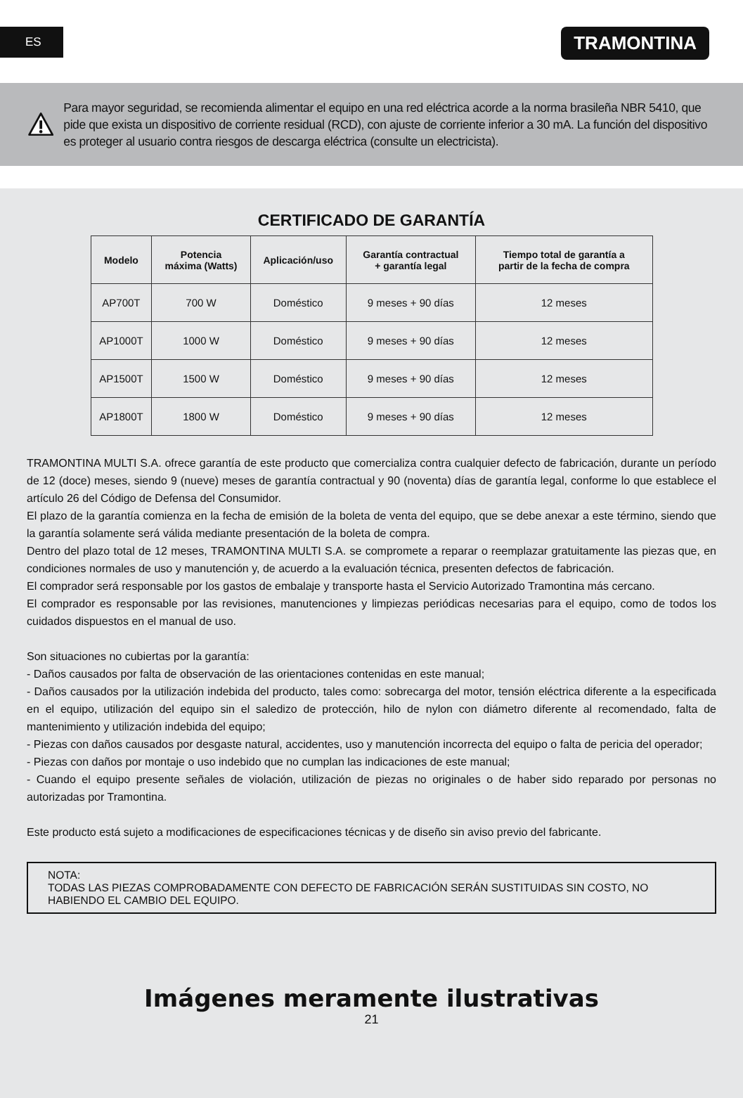ES TRAMONTINA
Para mayor seguridad, se recomienda alimentar el equipo en una red eléctrica acorde a la norma brasileña NBR 5410, que pide que exista un dispositivo de corriente residual (RCD), con ajuste de corriente inferior a 30 mA. La función del dispositivo es proteger al usuario contra riesgos de descarga eléctrica (consulte un electricista).
CERTIFICADO DE GARANTÍA
| Modelo | Potencia máxima (Watts) | Aplicación/uso | Garantía contractual + garantía legal | Tiempo total de garantía a partir de la fecha de compra |
| --- | --- | --- | --- | --- |
| AP700T | 700 W | Doméstico | 9 meses + 90 días | 12 meses |
| AP1000T | 1000 W | Doméstico | 9 meses + 90 días | 12 meses |
| AP1500T | 1500 W | Doméstico | 9 meses + 90 días | 12 meses |
| AP1800T | 1800 W | Doméstico | 9 meses + 90 días | 12 meses |
TRAMONTINA MULTI S.A. ofrece garantía de este producto que comercializa contra cualquier defecto de fabricación, durante un período de 12 (doce) meses, siendo 9 (nueve) meses de garantía contractual y 90 (noventa) días de garantía legal, conforme lo que establece el artículo 26 del Código de Defensa del Consumidor.
El plazo de la garantía comienza en la fecha de emisión de la boleta de venta del equipo, que se debe anexar a este término, siendo que la garantía solamente será válida mediante presentación de la boleta de compra.
Dentro del plazo total de 12 meses, TRAMONTINA MULTI S.A. se compromete a reparar o reemplazar gratuitamente las piezas que, en condiciones normales de uso y manutención y, de acuerdo a la evaluación técnica, presenten defectos de fabricación.
El comprador será responsable por los gastos de embalaje y transporte hasta el Servicio Autorizado Tramontina más cercano.
El comprador es responsable por las revisiones, manutenciones y limpiezas periódicas necesarias para el equipo, como de todos los cuidados dispuestos en el manual de uso.
Son situaciones no cubiertas por la garantía:
- Daños causados por falta de observación de las orientaciones contenidas en este manual;
- Daños causados por la utilización indebida del producto, tales como: sobrecarga del motor, tensión eléctrica diferente a la especificada en el equipo, utilización del equipo sin el saledizo de protección, hilo de nylon con diámetro diferente al recomendado, falta de mantenimiento y utilización indebida del equipo;
- Piezas con daños causados por desgaste natural, accidentes, uso y manutención incorrecta del equipo o falta de pericia del operador;
- Piezas con daños por montaje o uso indebido que no cumplan las indicaciones de este manual;
- Cuando el equipo presente señales de violación, utilización de piezas no originales o de haber sido reparado por personas no autorizadas por Tramontina.
Este producto está sujeto a modificaciones de especificaciones técnicas y de diseño sin aviso previo del fabricante.
NOTA:
TODAS LAS PIEZAS COMPROBADAMENTE CON DEFECTO DE FABRICACIÓN SERÁN SUSTITUIDAS SIN COSTO, NO HABIENDO EL CAMBIO DEL EQUIPO.
Imágenes meramente ilustrativas
21